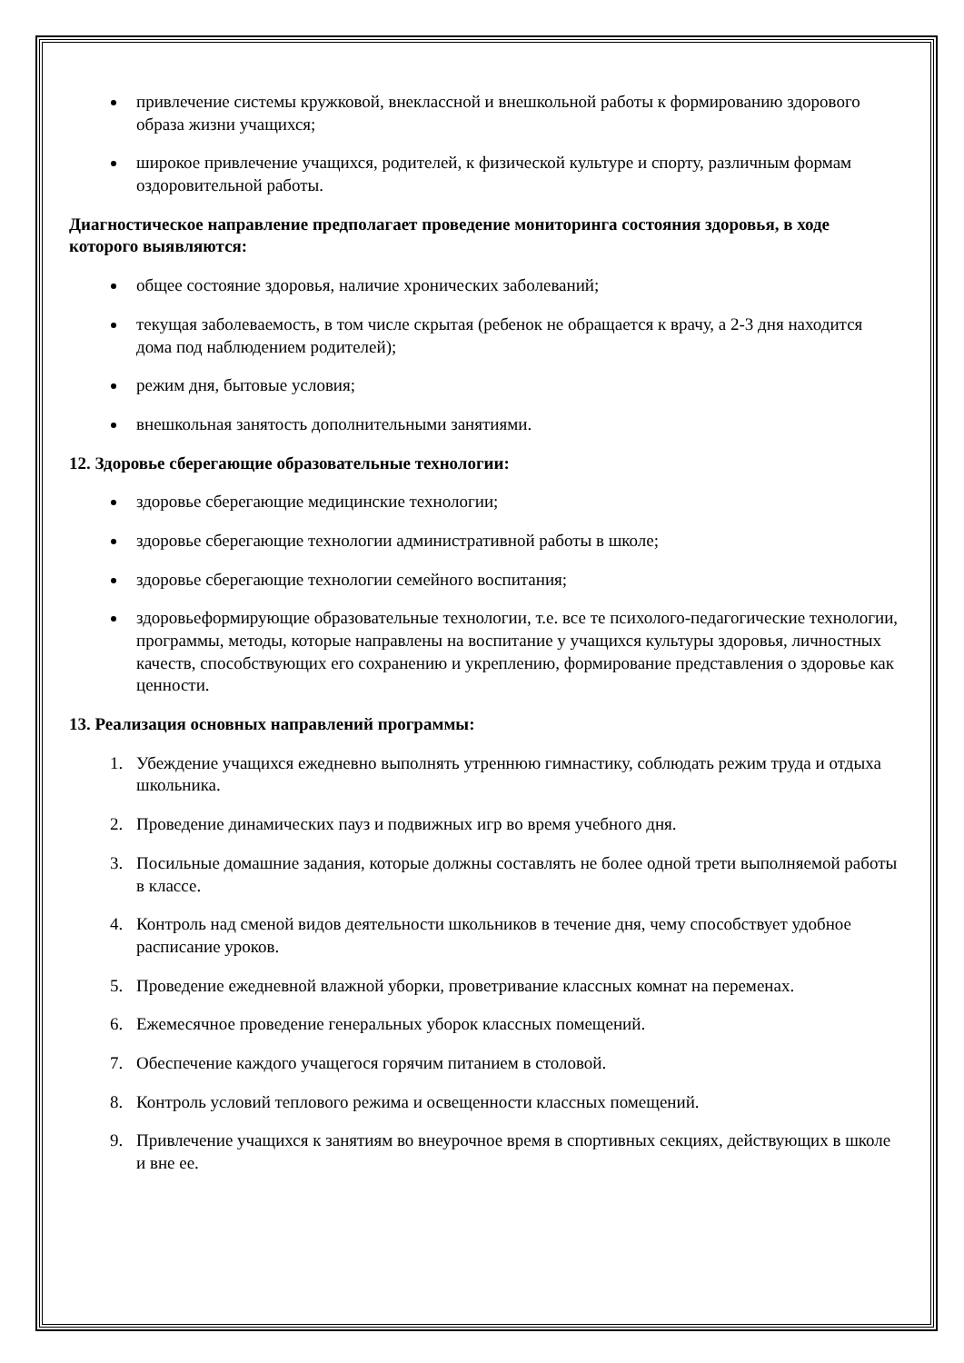привлечение системы кружковой, внеклассной и внешкольной работы к формированию здорового образа жизни учащихся;
широкое привлечение учащихся, родителей, к физической культуре и спорту, различным формам оздоровительной работы.
Диагностическое направление предполагает проведение мониторинга состояния здоровья, в ходе которого выявляются:
общее состояние здоровья, наличие хронических заболеваний;
текущая заболеваемость, в том числе скрытая (ребенок не обращается к врачу, а 2-3 дня находится дома под наблюдением родителей);
режим дня, бытовые условия;
внешкольная занятость дополнительными занятиями.
12. Здоровье сберегающие образовательные технологии:
здоровье сберегающие медицинские технологии;
здоровье сберегающие технологии административной работы в школе;
здоровье сберегающие технологии семейного воспитания;
здоровьеформирующие образовательные технологии, т.е. все те психолого-педагогические технологии, программы, методы, которые направлены на воспитание у учащихся культуры здоровья, личностных качеств, способствующих его сохранению и укреплению, формирование представления о здоровье как ценности.
13. Реализация основных направлений программы:
1. Убеждение учащихся ежедневно выполнять утреннюю гимнастику, соблюдать режим труда и отдыха школьника.
2. Проведение динамических пауз и подвижных игр во время учебного дня.
3. Посильные домашние задания, которые должны составлять не более одной трети выполняемой работы в классе.
4. Контроль над сменой видов деятельности школьников в течение дня, чему способствует удобное расписание уроков.
5. Проведение ежедневной влажной уборки, проветривание классных комнат на переменах.
6. Ежемесячное проведение генеральных уборок классных помещений.
7. Обеспечение каждого учащегося горячим питанием в столовой.
8. Контроль условий теплового режима и освещенности классных помещений.
9. Привлечение учащихся к занятиям во внеурочное время в спортивных секциях, действующих в школе и вне ее.